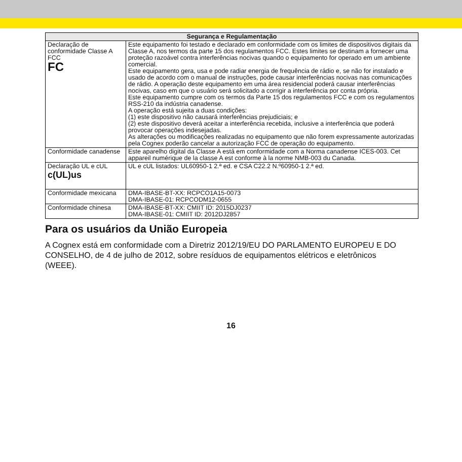| Segurança e Regulamentação | |
| --- | --- |
| Declaração de conformidade Classe A FCC FC | Este equipamento foi testado e declarado em conformidade com os limites de dispositivos digitais da Classe A, nos termos da parte 15 dos regulamentos FCC. Estes limites se destinam a fornecer uma proteção razoável contra interferências nocivas quando o equipamento for operado em um ambiente comercial. Este equipamento gera, usa e pode radiar energia de frequência de rádio e, se não for instalado e usado de acordo com o manual de instruções, pode causar interferências nocivas nas comunicações de rádio. A operação deste equipamento em uma área residencial poderá causar interferências nocivas, caso em que o usuário será solicitado a corrigir a interferência por conta própria. Este equipamento cumpre com os termos da Parte 15 dos regulamentos FCC e com os regulamentos RSS-210 da indústria canadense. A operação está sujeita a duas condições: (1) este dispositivo não causará interferências prejudiciais; e (2) este dispositivo deverá aceitar a interferência recebida, inclusive a interferência que poderá provocar operações indesejadas. As alterações ou modificações realizadas no equipamento que não forem expressamente autorizadas pela Cognex poderão cancelar a autorização FCC de operação do equipamento. |
| Conformidade canadense | Este aparelho digital da Classe A está em conformidade com a Norma canadense ICES-003. Cet appareil numérique de la classe A est conforme à la norme NMB-003 du Canada. |
| Declaração UL e cUL c(UL)us | UL e cUL listados: UL60950-1 2.ª ed. e CSA C22.2 N.º60950-1 2.ª ed. |
| Conformidade mexicana | DMA-IBASE-BT-XX: RCPCO1A15-0073 DMA-IBASE-01: RCPCODM12-0655 |
| Conformidade chinesa | DMA-IBASE-BT-XX: CMIIT ID: 2015DJ0237 DMA-IBASE-01: CMIIT ID: 2012DJ2857 |
Para os usuários da União Europeia
A Cognex está em conformidade com a Diretriz 2012/19/EU DO PARLAMENTO EUROPEU E DO CONSELHO, de 4 de julho de 2012, sobre resíduos de equipamentos elétricos e eletrônicos (WEEE).
16